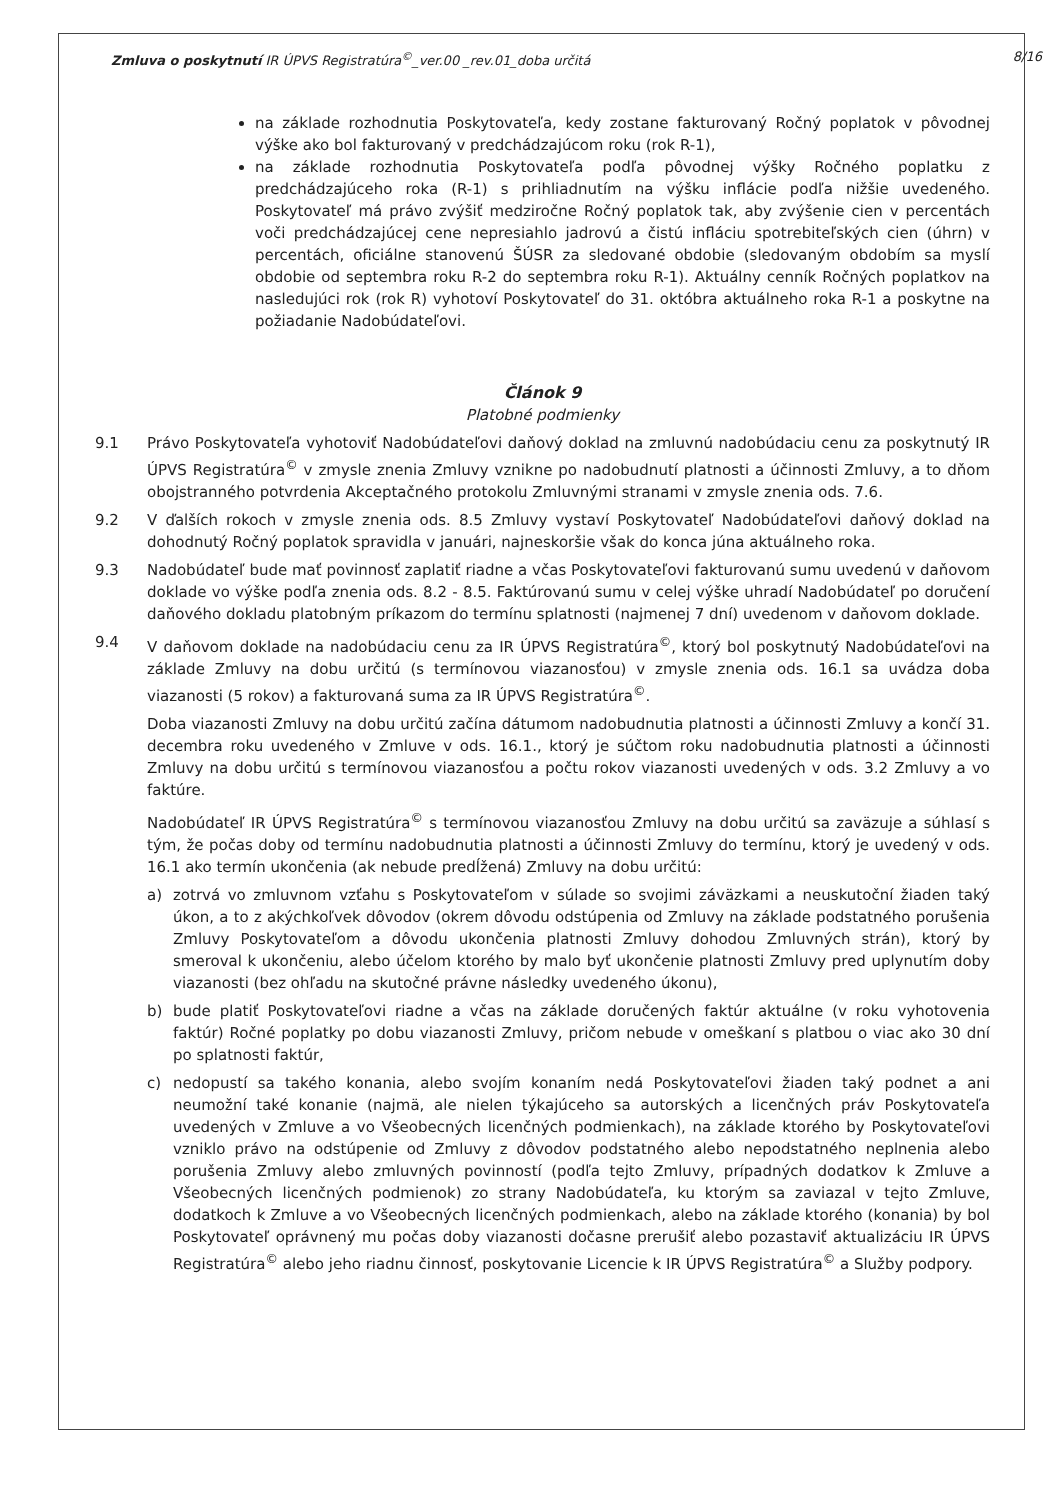Zmluva o poskytnutí IR ÚPVS Registratúra<sup>©</sup>_ver.00 _rev.01_doba určitá 8/16
na základe rozhodnutia Poskytovateľa, kedy zostane fakturovaný Ročný poplatok v pôvodnej výške ako bol fakturovaný v predchádzajúcom roku (rok R-1),
na základe rozhodnutia Poskytovateľa podľa pôvodnej výšky Ročného poplatku z predchádzajúceho roka (R-1) s prihliadnutím na výšku inflácie podľa nižšie uvedeného. Poskytovateľ má právo zvýšiť medziročne Ročný poplatok tak, aby zvýšenie cien v percentách voči predchádzajúcej cene nepresiahlo jadrovú a čistú infláciu spotrebiteľských cien (úhrn) v percentách, oficiálne stanovenú ŠÚSR za sledované obdobie (sledovaným obdobím sa myslí obdobie od septembra roku R-2 do septembra roku R-1). Aktuálny cenník Ročných poplatkov na nasledujúci rok (rok R) vyhotoví Poskytovateľ do 31. októbra aktuálneho roka R-1 a poskytne na požiadanie Nadobúdateľovi.
Článok 9
Platobné podmienky
9.1 Právo Poskytovateľa vyhotoviť Nadobúdateľovi daňový doklad na zmluvnú nadobúdaciu cenu za poskytnutý IR ÚPVS Registratúra<sup>©</sup> v zmysle znenia Zmluvy vznikne po nadobudnutí platnosti a účinnosti Zmluvy, a to dňom obojstranného potvrdenia Akceptačného protokolu Zmluvnými stranami v zmysle znenia ods. 7.6.
9.2 V ďalších rokoch v zmysle znenia ods. 8.5 Zmluvy vystaví Poskytovateľ Nadobúdateľovi daňový doklad na dohodnutý Ročný poplatok spravidla v januári, najneskoršie však do konca júna aktuálneho roka.
9.3 Nadobúdateľ bude mať povinnosť zaplatiť riadne a včas Poskytovateľovi fakturovanú sumu uvedenú v daňovom doklade vo výške podľa znenia ods. 8.2 - 8.5. Faktúrovanú sumu v celej výške uhradí Nadobúdateľ po doručení daňového dokladu platobným príkazom do termínu splatnosti (najmenej 7 dní) uvedenom v daňovom doklade.
9.4 V daňovom doklade na nadobúdaciu cenu za IR ÚPVS Registratúra<sup>©</sup>, ktorý bol poskytnutý Nadobúdateľovi na základe Zmluvy na dobu určitú (s termínovou viazanosťou) v zmysle znenia ods. 16.1 sa uvádza doba viazanosti (5 rokov) a fakturovaná suma za IR ÚPVS Registratúra<sup>©</sup>.
Doba viazanosti Zmluvy na dobu určitú začína dátumom nadobudnutia platnosti a účinnosti Zmluvy a končí 31. decembra roku uvedeného v Zmluve v ods. 16.1., ktorý je súčtom roku nadobudnutia platnosti a účinnosti Zmluvy na dobu určitú s termínovou viazanosťou a počtu rokov viazanosti uvedených v ods. 3.2 Zmluvy a vo faktúre.
Nadobúdateľ IR ÚPVS Registratúra<sup>©</sup> s termínovou viazanosťou Zmluvy na dobu určitú sa zaväzuje a súhlasí s tým, že počas doby od termínu nadobudnutia platnosti a účinnosti Zmluvy do termínu, ktorý je uvedený v ods. 16.1 ako termín ukončenia (ak nebude predĺžená) Zmluvy na dobu určitú:
a) zotrvá vo zmluvnom vzťahu s Poskytovateľom v súlade so svojimi záväzkami a neuskutoční žiaden taký úkon, a to z akýchkoľvek dôvodov (okrem dôvodu odstúpenia od Zmluvy na základe podstatného porušenia Zmluvy Poskytovateľom a dôvodu ukončenia platnosti Zmluvy dohodou Zmluvných strán), ktorý by smeroval k ukončeniu, alebo účelom ktorého by malo byť ukončenie platnosti Zmluvy pred uplynutím doby viazanosti (bez ohľadu na skutočné právne následky uvedeného úkonu),
b) bude platiť Poskytovateľovi riadne a včas na základe doručených faktúr aktuálne (v roku vyhotovenia faktúr) Ročné poplatky po dobu viazanosti Zmluvy, pričom nebude v omeškaní s platbou o viac ako 30 dní po splatnosti faktúr,
c) nedopustí sa takého konania, alebo svojím konaním nedá Poskytovateľovi žiaden taký podnet a ani neumožní také konanie (najmä, ale nielen týkajúceho sa autorských a licenčných práv Poskytovateľa uvedených v Zmluve a vo Všeobecných licenčných podmienkach), na základe ktorého by Poskytovateľovi vzniklo právo na odstúpenie od Zmluvy z dôvodov podstatného alebo nepodstatného neplnenia alebo porušenia Zmluvy alebo zmluvných povinností (podľa tejto Zmluvy, prípadných dodatkov k Zmluve a Všeobecných licenčných podmienok) zo strany Nadobúdateľa, ku ktorým sa zaviazal v tejto Zmluve, dodatkoch k Zmluve a vo Všeobecných licenčných podmienkach, alebo na základe ktorého (konania) by bol Poskytovateľ oprávnený mu počas doby viazanosti dočasne prerušiť alebo pozastaviť aktualizáciu IR ÚPVS Registratúra<sup>©</sup> alebo jeho riadnu činnosť, poskytovanie Licencie k IR ÚPVS Registratúra<sup>©</sup> a Služby podpory.